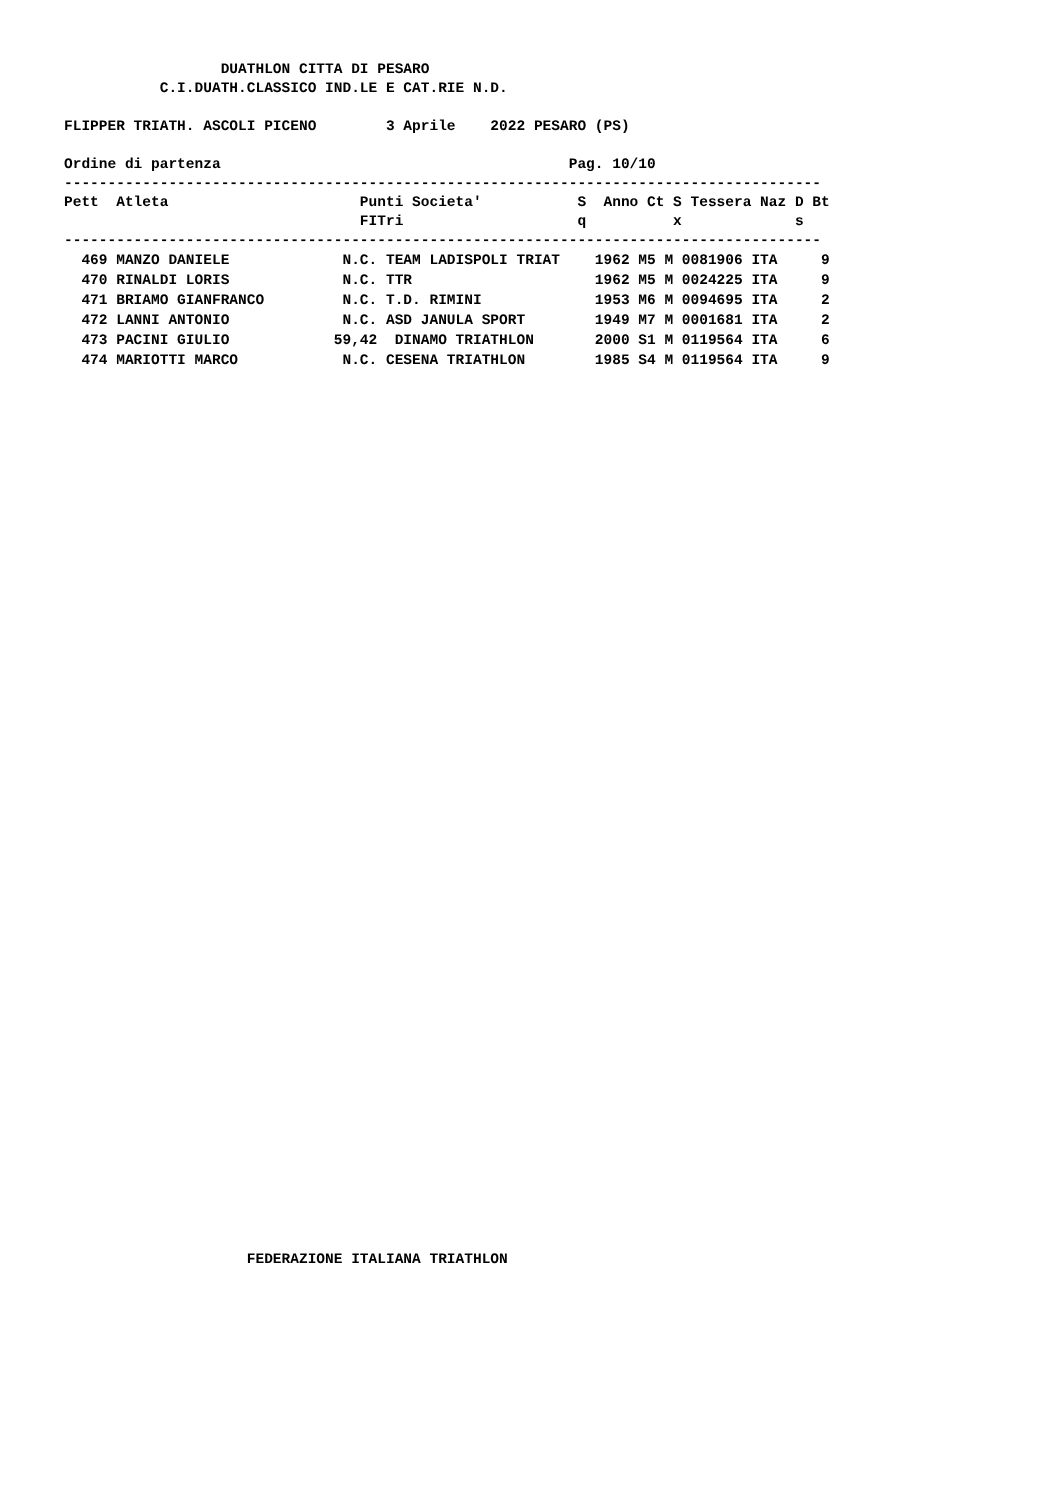DUATHLON CITTA DI PESARO
           C.I.DUATH.CLASSICO IND.LE E CAT.RIE N.D.

FLIPPER TRIATH. ASCOLI PICENO        3 Aprile    2022 PESARO (PS)

Ordine di partenza                                        Pag. 10/10
---------------------------------------------------------------------------------------
Pett  Atleta                      Punti Societa'           S  Anno Ct S Tessera Naz D Bt
                                  FITri                    q          x             s
---------------------------------------------------------------------------------------
| 469 MANZO DANIELE N.C. TEAM LADISPOLI TRIAT 1962 M5 M 0081906 ITA 9 |
| 470 RINALDI LORIS N.C. TTR 1962 M5 M 0024225 ITA 9 |
| 471 BRIAMO GIANFRANCO N.C. T.D. RIMINI 1953 M6 M 0094695 ITA 2 |
| 472 LANNI ANTONIO N.C. ASD JANULA SPORT 1949 M7 M 0001681 ITA 2 |
| 473 PACINI GIULIO 59,42 DINAMO TRIATHLON 2000 S1 M 0119564 ITA 6 |
| 474 MARIOTTI MARCO N.C. CESENA TRIATHLON 1985 S4 M 0119564 ITA 9 |
                     FEDERAZIONE ITALIANA TRIATHLON